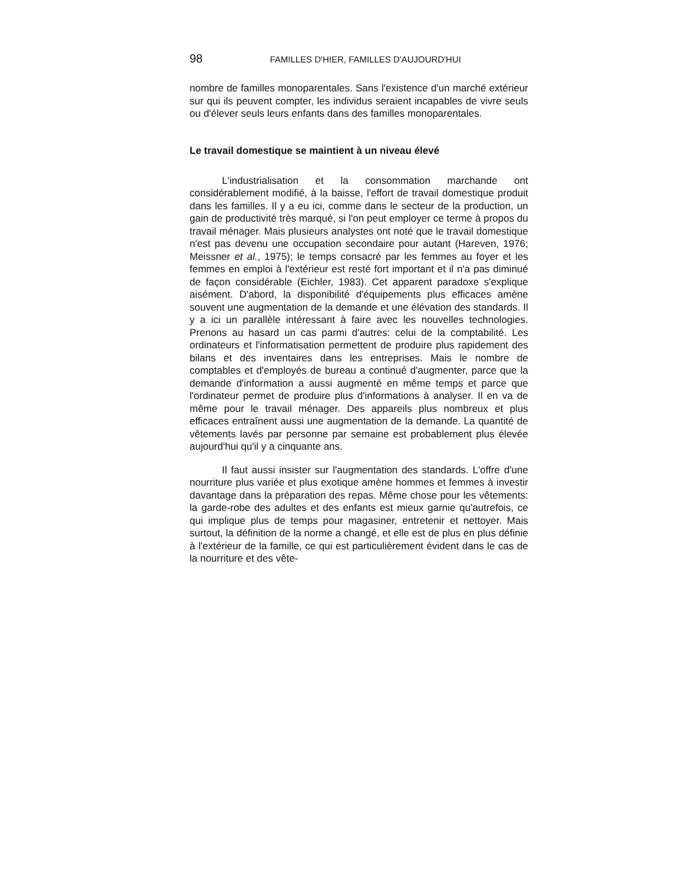98 FAMILLES D'HIER, FAMILLES D'AUJOURD'HUI
nombre de familles monoparentales. Sans l'existence d'un marché extérieur sur qui ils peuvent compter, les individus seraient incapables de vivre seuls ou d'élever seuls leurs enfants dans des familles monoparentales.
Le travail domestique se maintient à un niveau élevé
L'industrialisation et la consommation marchande ont considérablement modifié, à la baisse, l'effort de travail domestique produit dans les familles. Il y a eu ici, comme dans le secteur de la production, un gain de productivité très marqué, si l'on peut employer ce terme à propos du travail ménager. Mais plusieurs analystes ont noté que le travail domestique n'est pas devenu une occupation secondaire pour autant (Hareven, 1976; Meissner et al., 1975); le temps consacré par les femmes au foyer et les femmes en emploi à l'extérieur est resté fort important et il n'a pas diminué de façon considérable (Eichler, 1983). Cet apparent paradoxe s'explique aisément. D'abord, la disponibilité d'équipements plus efficaces amène souvent une augmentation de la demande et une élévation des standards. Il y a ici un parallèle intéressant à faire avec les nouvelles technologies. Prenons au hasard un cas parmi d'autres: celui de la comptabilité. Les ordinateurs et l'informatisation permettent de produire plus rapidement des bilans et des inventaires dans les entreprises. Mais le nombre de comptables et d'employés de bureau a continué d'augmenter, parce que la demande d'information a aussi augmenté en même temps et parce que l'ordinateur permet de produire plus d'informations à analyser. Il en va de même pour le travail ménager. Des appareils plus nombreux et plus efficaces entraînent aussi une augmentation de la demande. La quantité de vêtements lavés par personne par semaine est probablement plus élevée aujourd'hui qu'il y a cinquante ans.
Il faut aussi insister sur l'augmentation des standards. L'offre d'une nourriture plus variée et plus exotique amène hommes et femmes à investir davantage dans la préparation des repas. Même chose pour les vêtements: la garde-robe des adultes et des enfants est mieux garnie qu'autrefois, ce qui implique plus de temps pour magasiner, entretenir et nettoyer. Mais surtout, la définition de la norme a changé, et elle est de plus en plus définie à l'extérieur de la famille, ce qui est particulièrement évident dans le cas de la nourriture et des vête-